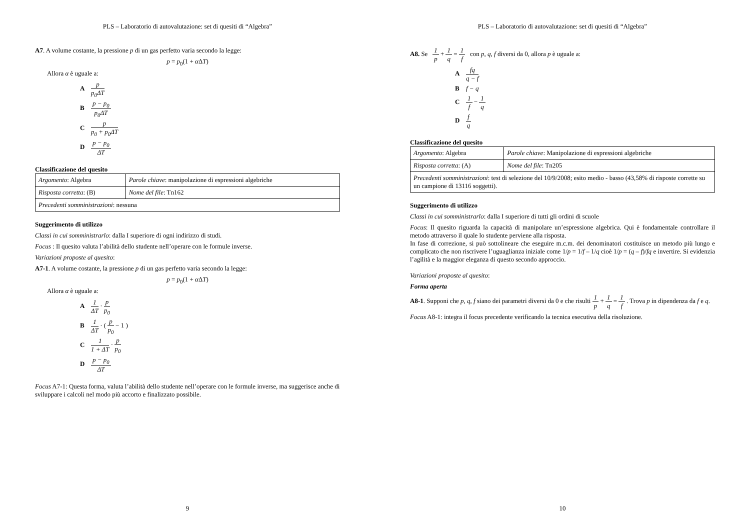PLS – Laboratorio di autovalutazione: set di quesiti di “Algebra”
A7. A volume costante, la pressione p di un gas perfetto varia secondo la legge:
p = p<sub>0</sub>(1 + α ΔT)
Allora α è uguale a:
Ap p<sub>0</sub>ΔT
Bp − p<sub>0</sub> p<sub>0</sub>ΔT
Cp p<sub>0</sub> + p<sub>0</sub>ΔT
Dp − p<sub>0</sub> ΔT
Classificazione del quesito
| Argomento : Algebra | Parole chiave : manipolazione di espressioni algebriche |
| Risposta corretta : (B) | Nome del file : Tn162 |
| Precedenti somministrazioni : nessuna | |
Suggerimento di utilizzo
Classi in cui somministrarlo: dalla I superiore di ogni indirizzo di studi.
Focus : Il quesito valuta l’abilità dello studente nell’operare con le formule inverse.
Variazioni proposte al quesito:
A7-1. A volume costante, la pressione p di un gas perfetto varia secondo la legge:
p = p<sub>0</sub>(1 + α ΔT)
Allora α è uguale a:
A 1 ΔT · p p<sub>0</sub>
B 1 ΔT · ( p p<sub>0</sub> − 1 )
C 1 1 + ΔT · p p<sub>0</sub>
Dp − p<sub>0</sub> ΔT
Focus A7-1: Questa forma, valuta l’abilità dello studente nell’operare con le formule inverse, ma suggerisce anche di sviluppare i calcoli nel modo più accorto e finalizzato possibile.
9
PLS – Laboratorio di autovalutazione: set di quesiti di “Algebra”
A8. Se 1 p + 1 q = 1 f con p, q, f diversi da 0, allora p è uguale a:
Afq q − f
Bf − q
C 1 f − 1 q
Df q
Classificazione del quesito
| Argomento : Algebra | Parole chiave : Manipolazione di espressioni algebriche |
| Risposta corretta : (A) | Nome del file : Tn205 |
| Precedenti somministrazioni : test di selezione del 10/9/2008; esito medio - basso (43,58% di risposte corrette su un campione di 13116 soggetti). | |
Suggerimento di utilizzo
Classi in cui somministrarlo: dalla I superiore di tutti gli ordini di scuole
Focus: Il quesito riguarda la capacità di manipolare un’espressione algebrica. Qui è fondamentale controllare il metodo attraverso il quale lo studente perviene alla risposta.
In fase di correzione, si può sottolineare che eseguire m.c.m. dei denominatori costituisce un metodo più lungo e complicato che non riscrivere l’uguaglianza iniziale come 1/p = 1/f – 1/q cioè 1/p = (q – f)/fq e invertire. Si evidenzia l’agilità e la maggior eleganza di questo secondo approccio.
Variazioni proposte al quesito:
Forma aperta
A8-1. Supponi che p, q, f siano dei parametri diversi da 0 e che risulti 1 p + 1 q = 1 f . Trova p in dipendenza da f e q.
Focus A8-1: integra il focus precedente verificando la tecnica esecutiva della risoluzione.
10